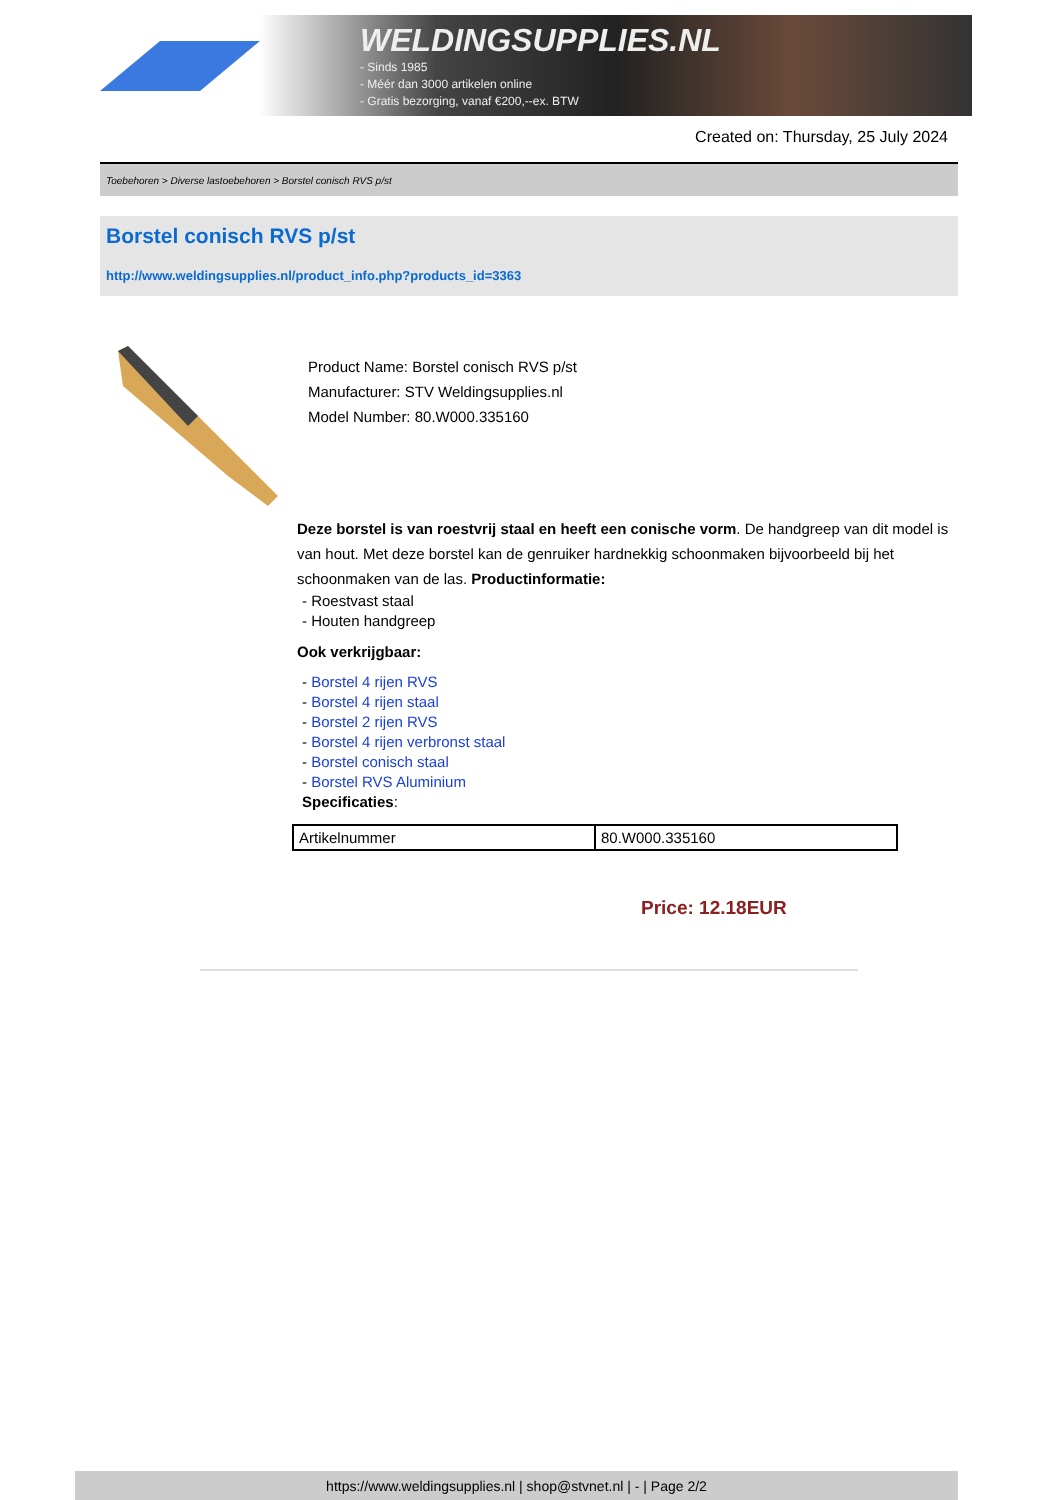WELDINGSUPPLIES.NL
- Sinds 1985
- Méér dan 3000 artikelen online
- Gratis bezorging, vanaf €200,--ex. BTW
Created on: Thursday, 25 July 2024
Toebehoren > Diverse lastoebehoren > Borstel conisch RVS p/st
Borstel conisch RVS p/st
http://www.weldingsupplies.nl/product_info.php?products_id=3363
Product Name: Borstel conisch RVS p/st
Manufacturer: STV Weldingsupplies.nl
Model Number: 80.W000.335160
Deze borstel is van roestvrij staal en heeft een conische vorm. De handgreep van dit model is van hout. Met deze borstel kan de genruiker hardnekkig schoonmaken bijvoorbeeld bij het schoonmaken van de las. Productinformatie:
- Roestvast staal
- Houten handgreep
Ook verkrijgbaar:
- Borstel 4 rijen RVS
- Borstel 4 rijen staal
- Borstel 2 rijen RVS
- Borstel 4 rijen verbronst staal
- Borstel conisch staal
- Borstel RVS Aluminium
Specificaties:
| Artikelnummer | 80.W000.335160 |
Price: 12.18EUR
https://www.weldingsupplies.nl | shop@stvnet.nl | - | Page 2/2